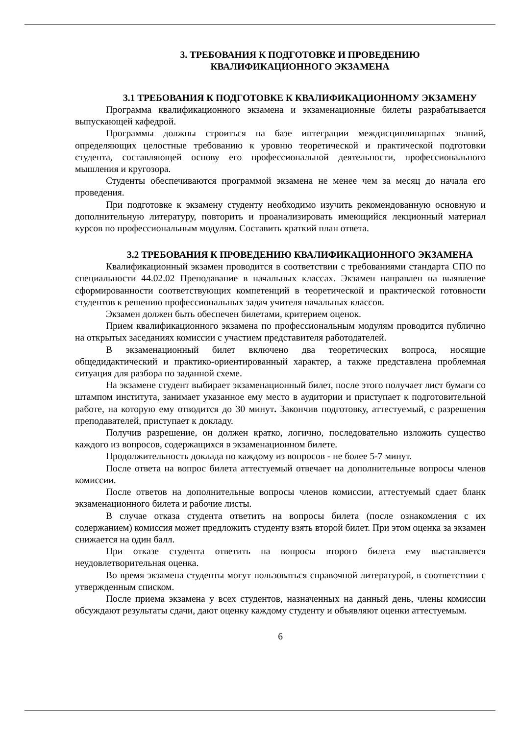3. ТРЕБОВАНИЯ К ПОДГОТОВКЕ И ПРОВЕДЕНИЮ
КВАЛИФИКАЦИОННОГО ЭКЗАМЕНА
3.1 ТРЕБОВАНИЯ К ПОДГОТОВКЕ К КВАЛИФИКАЦИОННОМУ ЭКЗАМЕНУ
Программа квалификационного экзамена и экзаменационные билеты разрабатывается выпускающей кафедрой.
Программы должны строиться на базе интеграции междисциплинарных знаний, определяющих целостные требованию к уровню теоретической и практической подготовки студента, составляющей основу его профессиональной деятельности, профессионального мышления и кругозора.
Студенты обеспечиваются программой экзамена не менее чем за месяц до начала его проведения.
При подготовке к экзамену студенту необходимо изучить рекомендованную основную и дополнительную литературу, повторить и проанализировать имеющийся лекционный материал курсов по профессиональным модулям. Составить краткий план ответа.
3.2 ТРЕБОВАНИЯ К ПРОВЕДЕНИЮ КВАЛИФИКАЦИОННОГО ЭКЗАМЕНА
Квалификационный экзамен проводится в соответствии с требованиями стандарта СПО по специальности 44.02.02 Преподавание в начальных классах. Экзамен направлен на выявление сформированности соответствующих компетенций в теоретической и практической готовности студентов к решению профессиональных задач учителя начальных классов.
Экзамен должен быть обеспечен билетами, критерием оценок.
Прием квалификационного экзамена по профессиональным модулям проводится публично на открытых заседаниях комиссии с участием представителя работодателей.
В экзаменационный билет включено два теоретических вопроса, носящие общедидактический и практико-ориентированный характер, а также представлена проблемная ситуация для разбора по заданной схеме.
На экзамене студент выбирает экзаменационный билет, после этого получает лист бумаги со штампом института, занимает указанное ему место в аудитории и приступает к подготовительной работе, на которую ему отводится до 30 минут. Закончив подготовку, аттестуемый, с разрешения преподавателей, приступает к докладу.
Получив разрешение, он должен кратко, логично, последовательно изложить существо каждого из вопросов, содержащихся в экзаменационном билете.
Продолжительность доклада по каждому из вопросов - не более 5-7 минут.
После ответа на вопрос билета аттестуемый отвечает на дополнительные вопросы членов комиссии.
После ответов на дополнительные вопросы членов комиссии, аттестуемый сдает бланк экзаменационного билета и рабочие листы.
В случае отказа студента ответить на вопросы билета (после ознакомления с их содержанием) комиссия может предложить студенту взять второй билет. При этом оценка за экзамен снижается на один балл.
При отказе студента ответить на вопросы второго билета ему выставляется неудовлетворительная оценка.
Во время экзамена студенты могут пользоваться справочной литературой, в соответствии с утвержденным списком.
После приема экзамена у всех студентов, назначенных на данный день, члены комиссии обсуждают результаты сдачи, дают оценку каждому студенту и объявляют оценки аттестуемым.
6